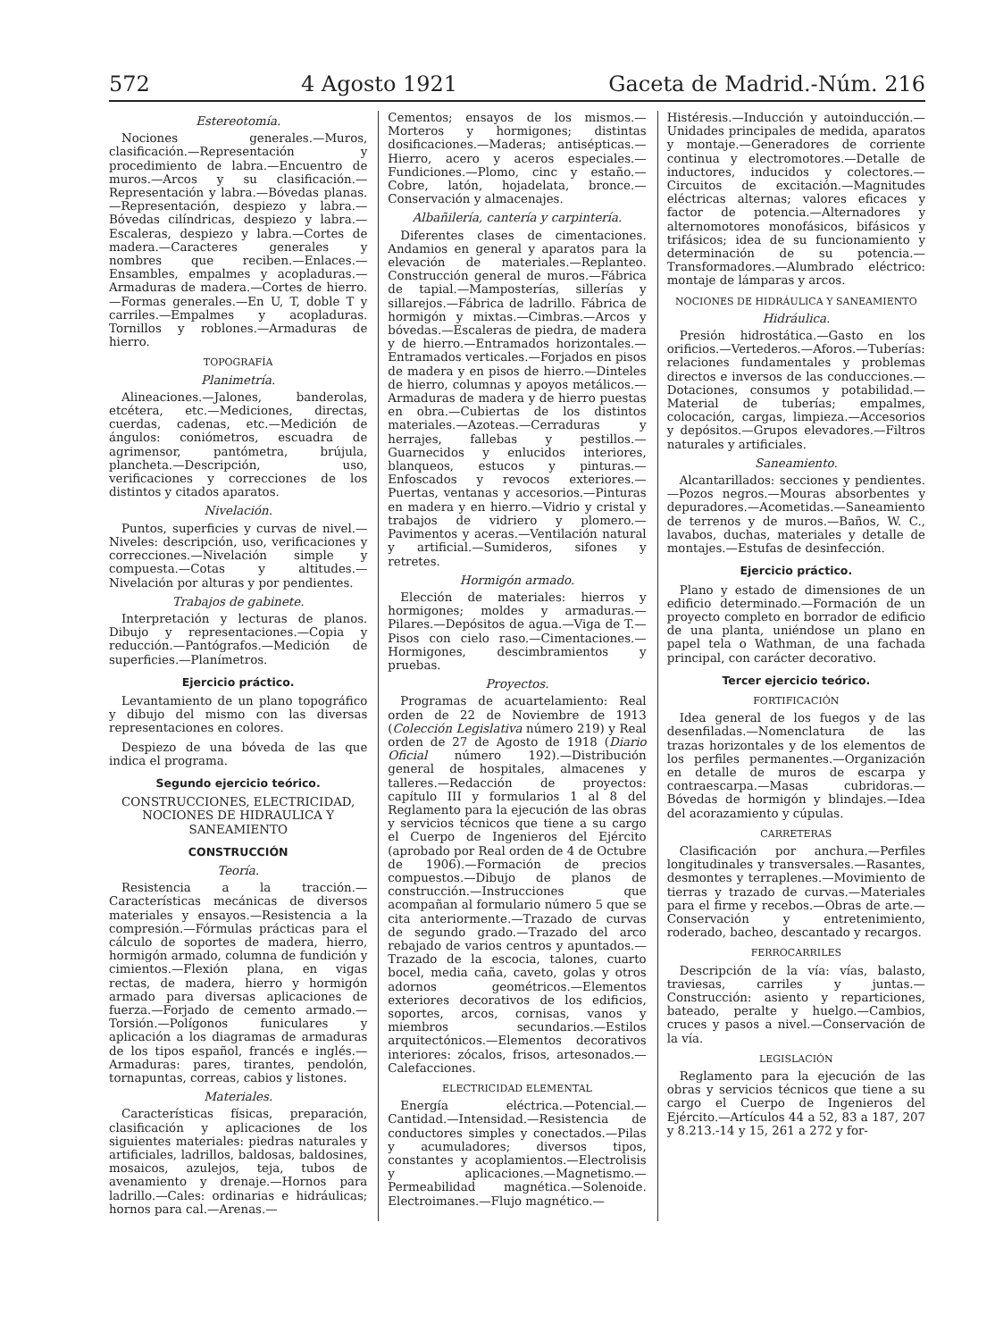572 4 Agosto 1921 Gaceta de Madrid.-Núm. 216
Estereotomía.
Nociones generales.—Muros, clasificación.—Representación y procedimiento de labra.—Encuentro de muros.—Arcos y su clasificación.—Representación y labra.—Bóvedas planas.—Representación, despiezo y labra.—Bóvedas cilíndricas, despiezo y labra.—Escaleras, despiezo y labra.—Cortes de madera.—Caracteres generales y nombres que reciben.—Enlaces.—Ensambles, empalmes y acopladuras.—Armaduras de madera.—Cortes de hierro.—Formas generales.—En U, T, doble T y carriles.—Empalmes y acopladuras. Tornillos y roblones.—Armaduras de hierro.
TOPOGRAFÍA
Planimetría.
Alineaciones.—Jalones, banderolas, etcétera, etc.—Mediciones, directas, cuerdas, cadenas, etc.—Medición de ángulos: coniómetros, escuadra de agrimensor, pantómetra, brújula, plancheta.—Descripción, uso, verificaciones y correcciones de los distintos y citados aparatos.
Nivelación.
Puntos, superficies y curvas de nivel.—Niveles: descripción, uso, verificaciones y correcciones.—Nivelación simple y compuesta.—Cotas y altitudes.—Nivelación por alturas y por pendientes.
Trabajos de gabinete.
Interpretación y lecturas de planos. Dibujo y representaciones.—Copia y reducción.—Pantógrafos.—Medición de superficies.—Planímetros.
Ejercicio práctico.
Levantamiento de un plano topográfico y dibujo del mismo con las diversas representaciones en colores.
Despiezo de una bóveda de las que indica el programa.
Segundo ejercicio teórico.
CONSTRUCCIONES, ELECTRICIDAD, NOCIONES DE HIDRAULICA Y SANEAMIENTO
CONSTRUCCIÓN
Teoría.
Resistencia a la tracción.—Características mecánicas de diversos materiales y ensayos.—Resistencia a la compresión.—Fórmulas prácticas para el cálculo de soportes de madera, hierro, hormigón armado, columna de fundición y cimientos.—Flexión plana, en vigas rectas, de madera, hierro y hormigón armado para diversas aplicaciones de fuerza.—Forjado de cemento armado.—Torsión.—Polígonos funiculares y aplicación a los diagramas de armaduras de los tipos español, francés e inglés.—Armaduras: pares, tirantes, pendolón, tornapuntas, correas, cabios y listones.
Materiales.
Características físicas, preparación, clasificación y aplicaciones de los siguientes materiales: piedras naturales y artificiales, ladrillos, baldosas, baldosines, mosaicos, azulejos, teja, tubos de avenamiento y drenaje.—Hornos para ladrillo.—Cales: ordinarias e hidráulicas; hornos para cal.—Arenas.—
Cementos; ensayos de los mismos.—Morteros y hormigones; distintas dosificaciones.—Maderas; antisépticas.—Hierro, acero y aceros especiales.—Fundiciones.—Plomo, cinc y estaño.—Cobre, latón, hojadelata, bronce.—Conservación y almacenajes.
Albañilería, cantería y carpintería.
Diferentes clases de cimentaciones. Andamios en general y aparatos para la elevación de materiales.—Replanteo. Construcción general de muros.—Fábrica de tapial.—Mamposterías, sillerías y sillarejos.—Fábrica de ladrillo. Fábrica de hormigón y mixtas.—Cimbras.—Arcos y bóvedas.—Escaleras de piedra, de madera y de hierro.—Entramados horizontales.—Entramados verticales.—Forjados en pisos de madera y en pisos de hierro.—Dinteles de hierro, columnas y apoyos metálicos.—Armaduras de madera y de hierro puestas en obra.—Cubiertas de los distintos materiales.—Azoteas.—Cerraduras y herrajes, fallebas y pestillos.—Guarnecidos y enlucidos interiores, blanqueos, estucos y pinturas.—Enfoscados y revocos exteriores.—Puertas, ventanas y accesorios.—Pinturas en madera y en hierro.—Vidrio y cristal y trabajos de vidriero y plomero.—Pavimentos y aceras.—Ventilación natural y artificial.—Sumideros, sifones y retretes.
Hormigón armado.
Elección de materiales: hierros y hormigones; moldes y armaduras.—Pilares.—Depósitos de agua.—Viga de T.—Pisos con cielo raso.—Cimentaciones.—Hormigones, descimbramientos y pruebas.
Proyectos.
Programas de acuartelamiento: Real orden de 22 de Noviembre de 1913 (Colección Legislativa número 219) y Real orden de 27 de Agosto de 1918 (Diario Oficial número 192).—Distribución general de hospitales, almacenes y talleres.—Redacción de proyectos: capítulo III y formularios 1 al 8 del Reglamento para la ejecución de las obras y servicios técnicos que tiene a su cargo el Cuerpo de Ingenieros del Ejército (aprobado por Real orden de 4 de Octubre de 1906).—Formación de precios compuestos.—Dibujo de planos de construcción.—Instrucciones que acompañan al formulario número 5 que se cita anteriormente.—Trazado de curvas de segundo grado.—Trazado del arco rebajado de varios centros y apuntados.—Trazado de la escocia, talones, cuarto bocel, media caña, caveto, golas y otros adornos geométricos.—Elementos exteriores decorativos de los edificios, soportes, arcos, cornisas, vanos y miembros secundarios.—Estilos arquitectónicos.—Elementos decorativos interiores: zócalos, frisos, artesonados.—Calefacciones.
ELECTRICIDAD ELEMENTAL
Energía eléctrica.—Potencial.—Cantidad.—Intensidad.—Resistencia de conductores simples y conectados.—Pilas y acumuladores; diversos tipos, constantes y acoplamientos.—Electrolisis y aplicaciones.—Magnetismo.—Permeabilidad magnética.—Solenoide. Electroimanes.—Flujo magnético.—
Histéresis.—Inducción y autoinducción.—Unidades principales de medida, aparatos y montaje.—Generadores de corriente continua y electromotores.—Detalle de inductores, inducidos y colectores.—Circuitos de excitación.—Magnitudes eléctricas alternas; valores eficaces y factor de potencia.—Alternadores y alternomotores monofásicos, bifásicos y trifásicos; idea de su funcionamiento y determinación de su potencia.—Transformadores.—Alumbrado eléctrico: montaje de lámparas y arcos.
NOCIONES DE HIDRÁULICA Y SANEAMIENTO
Hidráulica.
Presión hidrostática.—Gasto en los orificios.—Vertederos.—Aforos.—Tuberías: relaciones fundamentales y problemas directos e inversos de las conducciones.—Dotaciones, consumos y potabilidad.—Material de tuberías; empalmes, colocación, cargas, limpieza.—Accesorios y depósitos.—Grupos elevadores.—Filtros naturales y artificiales.
Saneamiento.
Alcantarillados: secciones y pendientes.—Pozos negros.—Mouras absorbentes y depuradores.—Acometidas.—Saneamiento de terrenos y de muros.—Baños, W. C., lavabos, duchas, materiales y detalle de montajes.—Estufas de desinfección.
Ejercicio práctico.
Plano y estado de dimensiones de un edificio determinado.—Formación de un proyecto completo en borrador de edificio de una planta, uniéndose un plano en papel tela o Wathman, de una fachada principal, con carácter decorativo.
Tercer ejercicio teórico.
FORTIFICACIÓN
Idea general de los fuegos y de las desenfiladas.—Nomenclatura de las trazas horizontales y de los elementos de los perfiles permanentes.—Organización en detalle de muros de escarpa y contraescarpa.—Masas cubridoras.—Bóvedas de hormigón y blindajes.—Idea del acorazamiento y cúpulas.
CARRETERAS
Clasificación por anchura.—Perfiles longitudinales y transversales.—Rasantes, desmontes y terraplenes.—Movimiento de tierras y trazado de curvas.—Materiales para el firme y recebos.—Obras de arte.—Conservación y entretenimiento, roderado, bacheo, descantado y recargos.
FERROCARRILES
Descripción de la vía: vías, balasto, traviesas, carriles y juntas.—Construcción: asiento y reparticiones, bateado, peralte y huelgo.—Cambios, cruces y pasos a nivel.—Conservación de la vía.
LEGISLACIÓN
Reglamento para la ejecución de las obras y servicios técnicos que tiene a su cargo el Cuerpo de Ingenieros del Ejército.—Artículos 44 a 52, 83 a 187, 207 y 8.213.-14 y 15, 261 a 272 y for-